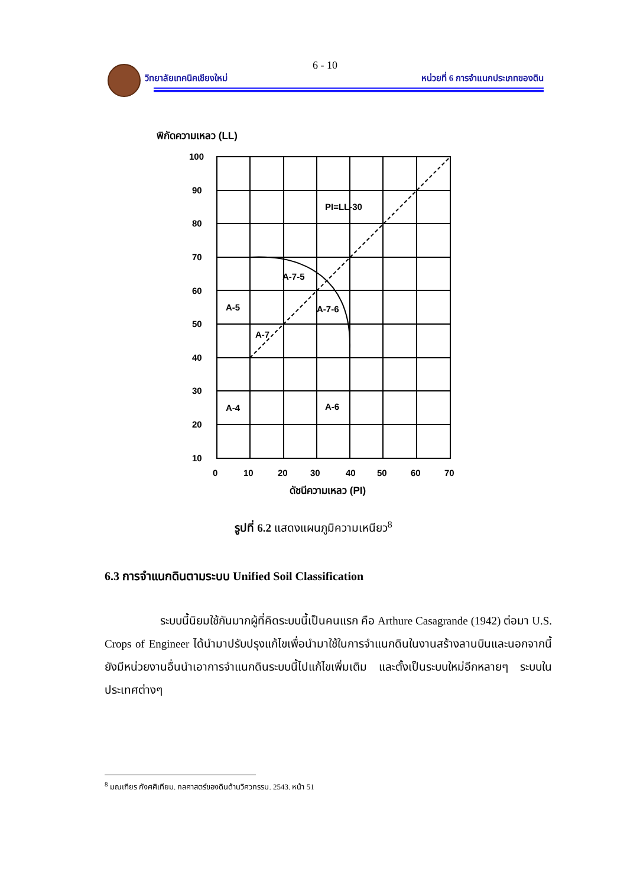6 - 10
วิทยาลัยเทคนิคเชียงใหม่ หน่วยที่ 6 การจำแนกประเภทของดิน
พิกัดความเหลว (LL)
100
90
80
70
60
50
40
30
20
10
0
10
20
30
40
50
60
70
ดัชนีความเหลว (PI)
PI=LL-30
A-7-5
A-7-6
A-5
A-7
A-4
A-6
รูปที่ 6.2 แสดงแผนภูมิความเหนียว<sup>8</sup>
6.3 การจำแนกดินตามระบบ Unified Soil Classification
ระบบนี้นิยมใช้กันมากผู้ที่คิดระบบนี้เป็นคนแรก คือ Arthure Casagrande (1942) ต่อมา U.S. Crops of Engineer ได้นำมาปรับปรุงแก้ไขเพื่อนำมาใช้ในการจำแนกดินในงานสร้างลานบินและนอกจากนี้ยังมีหน่วยงานอื่นนำเอาการจำแนกดินระบบนี้ไปแก้ไขเพิ่มเติม และตั้งเป็นระบบใหม่อีกหลายๆ ระบบในประเทศต่างๆ
<sup>8</sup> มณเฑียร กังศศิเทียม. กลศาสตร์ของดินด้านวิศวกรรม. 2543. หน้า 51